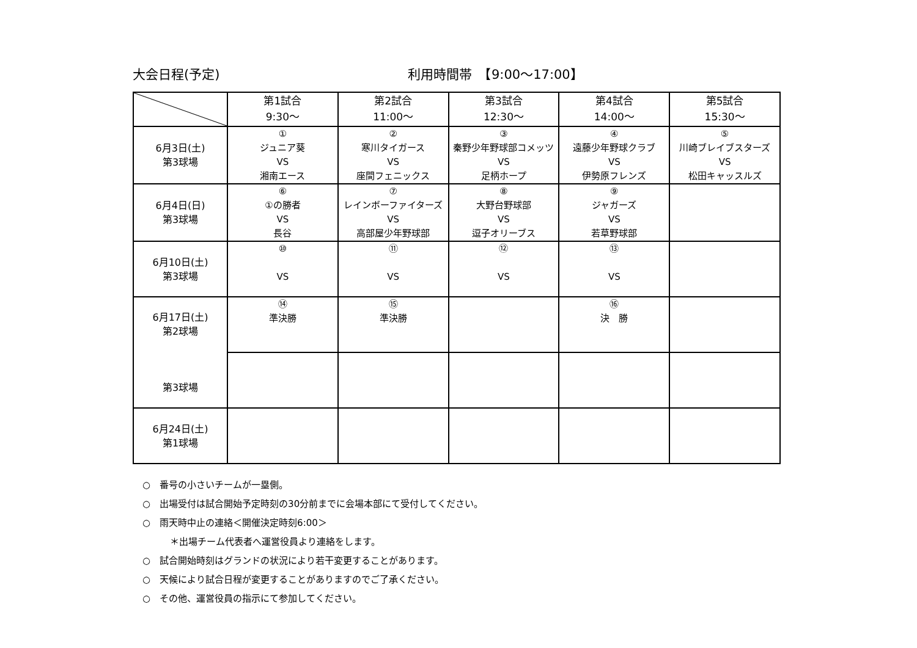大会日程(予定) 利用時間帯　【9:00～17:00】
| | 第1試合 9:30～ | 第2試合 11:00～ | 第3試合 12:30～ | 第4試合 14:00～ | 第5試合 15:30～ |
| --- | --- | --- | --- | --- | --- |
| 6月3日(土) 第3球場 | ① ジュニア葵 VS 湘南エース | ② 寒川タイガース VS 座間フェニックス | ③ 秦野少年野球部コメッツ VS 足柄ホープ | ④ 遠藤少年野球クラブ VS 伊勢原フレンズ | ⑤ 川崎ブレイブスターズ VS 松田キャッスルズ |
| 6月4日(日) 第3球場 | ⑥ ①の勝者 VS 長谷 | ⑦ レインボーファイターズ VS 高部屋少年野球部 | ⑧ 大野台野球部 VS 逗子オリーブス | ⑨ ジャガーズ VS 若草野球部 | |
| 6月10日(土) 第3球場 | ⑩ VS | ⑪ VS | ⑫ VS | ⑬ VS | |
| 6月17日(土) 第2球場 第3球場 | ⑭ 準決勝 | ⑮ 準決勝 | | ⑯ 決 勝 | |
| 6月24日(土) 第1球場 | | | | | |
○　番号の小さいチームが一塁側。
○　出場受付は試合開始予定時刻の30分前までに会場本部にて受付してください。
○　雨天時中止の連絡＜開催決定時刻6:00＞
　　　＊出場チーム代表者へ運営役員より連絡をします。
○　試合開始時刻はグランドの状況により若干変更することがあります。
○　天候により試合日程が変更することがありますのでご了承ください。
○　その他、運営役員の指示にて参加してください。